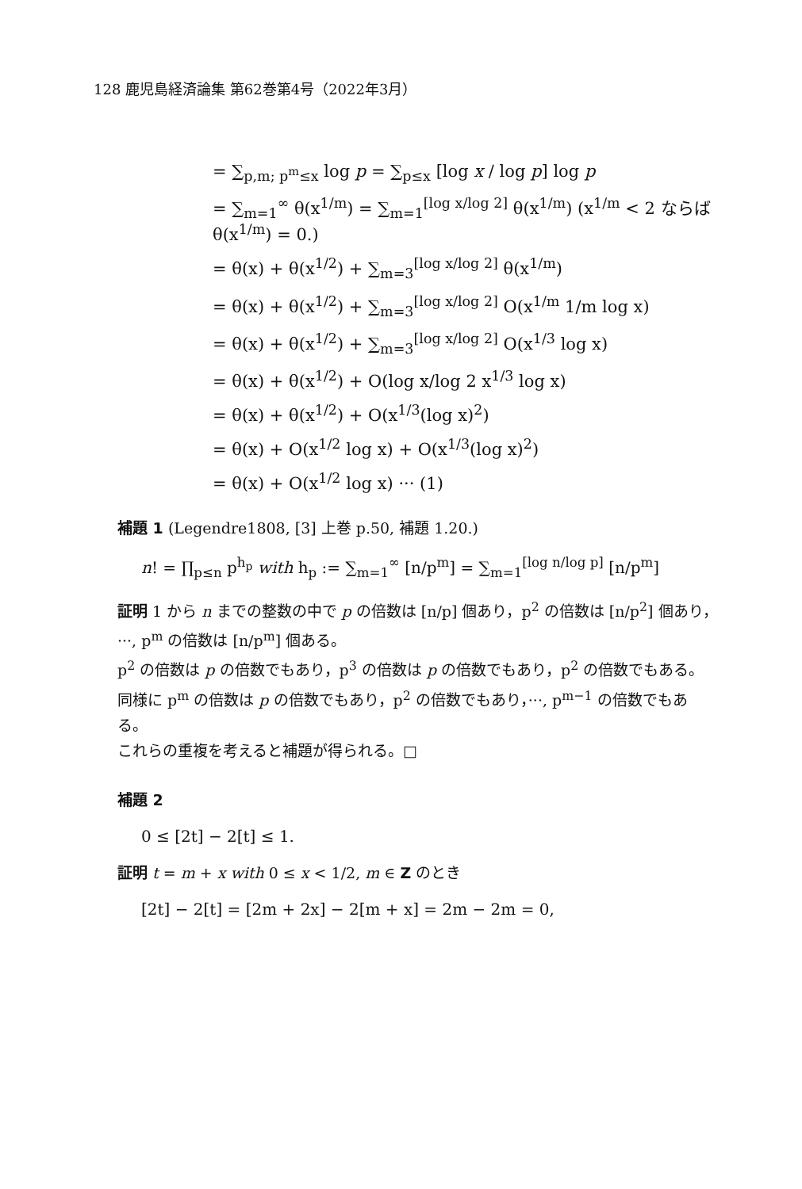128 鹿児島経済論集 第62巻第4号（2022年3月）
= ∑<sub>p,m; p<sup>m</sup>≤x</sub> log p = ∑<sub>p≤x</sub> [log x / log p] log p
= ∑<sub>m=1</sub><sup>∞</sup> θ(x<sup>1/m</sup>) = ∑<sub>m=1</sub><sup>[log x/log 2]</sup> θ(x<sup>1/m</sup>) (x<sup>1/m</sup> < 2 ならば θ(x<sup>1/m</sup>) = 0.)
= θ(x) + θ(x<sup>1/2</sup>) + ∑<sub>m=3</sub><sup>[log x/log 2]</sup> θ(x<sup>1/m</sup>)
= θ(x) + θ(x<sup>1/2</sup>) + ∑<sub>m=3</sub><sup>[log x/log 2]</sup> O(x<sup>1/m</sup> 1/m log x)
= θ(x) + θ(x<sup>1/2</sup>) + ∑<sub>m=3</sub><sup>[log x/log 2]</sup> O(x<sup>1/3</sup> log x)
= θ(x) + θ(x<sup>1/2</sup>) + O(log x/log 2 x<sup>1/3</sup> log x)
= θ(x) + θ(x<sup>1/2</sup>) + O(x<sup>1/3</sup>(log x)<sup>2</sup>)
= θ(x) + O(x<sup>1/2</sup> log x) + O(x<sup>1/3</sup>(log x)<sup>2</sup>)
= θ(x) + O(x<sup>1/2</sup> log x) ··· (1)
補題 1 (Legendre1808, [3] 上巻 p.50, 補題 1.20.)
n! = ∏<sub>p≤n</sub> p<sup>h<sub>p</sub></sup> with h<sub>p</sub> := ∑<sub>m=1</sub><sup>∞</sup> [n/p<sup>m</sup>] = ∑<sub>m=1</sub><sup>[log n/log p]</sup> [n/p<sup>m</sup>]
証明 1 から n までの整数の中で p の倍数は [n/p] 個あり，p<sup>2</sup> の倍数は [n/p<sup>2</sup>] 個あり，···, p<sup>m</sup> の倍数は [n/p<sup>m</sup>] 個ある。
p<sup>2</sup> の倍数は p の倍数でもあり，p<sup>3</sup> の倍数は p の倍数でもあり，p<sup>2</sup> の倍数でもある。同様に p<sup>m</sup> の倍数は p の倍数でもあり，p<sup>2</sup> の倍数でもあり，···, p<sup>m−1</sup> の倍数でもある。
これらの重複を考えると補題が得られる。□
補題 2
0 ≤ [2t] − 2[t] ≤ 1.
証明 t = m + x with 0 ≤ x < 1/2, m ∈ Z のとき
[2t] − 2[t] = [2m + 2x] − 2[m + x] = 2m − 2m = 0,